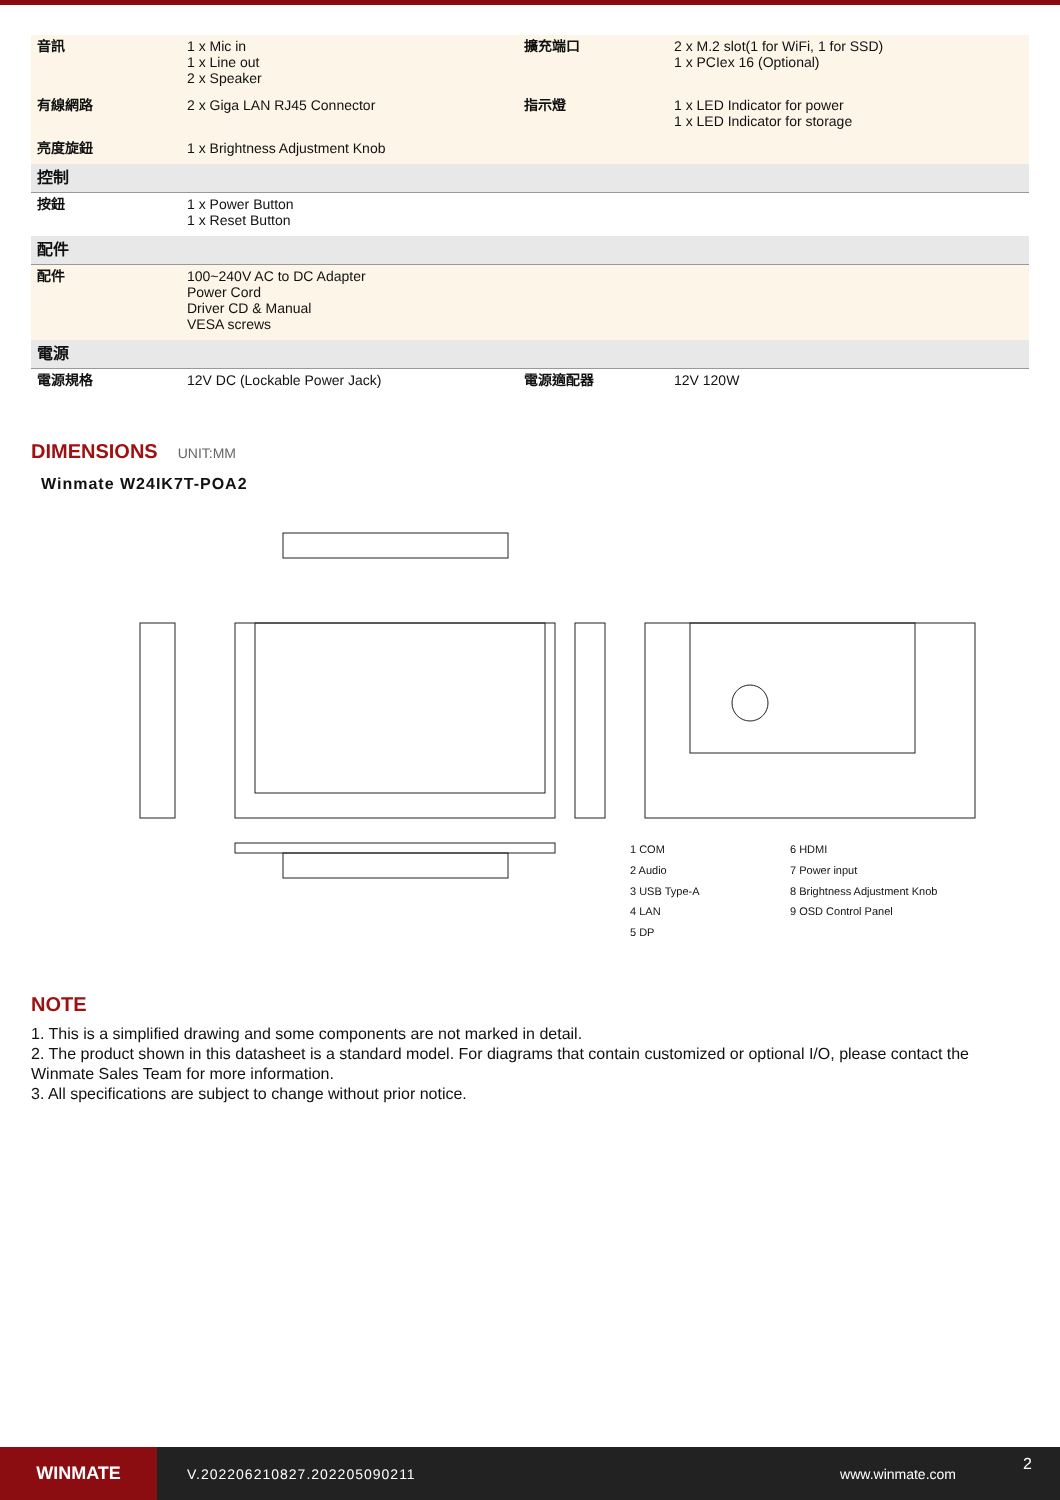| 音訊 | 1 x Mic in 1 x Line out 2 x Speaker | 擴充端口 | 2 x M.2 slot(1 for WiFi, 1 for SSD) 1 x PCIex 16 (Optional) |
| 有線網路 | 2 x Giga LAN RJ45 Connector | 指示燈 | 1 x LED Indicator for power 1 x LED Indicator for storage |
| 亮度旋鈕 | 1 x Brightness Adjustment Knob | | |
| 控制 | | | |
| 按鈕 | 1 x Power Button 1 x Reset Button | | |
| 配件 | | | |
| 配件 | 100~240V AC to DC Adapter Power Cord Driver CD & Manual VESA screws | | |
| 電源 | | | |
| 電源規格 | 12V DC (Lockable Power Jack) | 電源適配器 | 12V 120W |
DIMENSIONS
UNIT:MM
Winmate W24IK7T-POA2
1 COM 6 HDMI 2 Audio 7 Power input 3 USB Type-A 8 Brightness Adjustment Knob 4 LAN 9 OSD Control Panel 5 DP
NOTE
1. This is a simplified drawing and some components are not marked in detail.
2. The product shown in this datasheet is a standard model. For diagrams that contain customized or optional I/O, please contact the Winmate Sales Team for more information.
3. All specifications are subject to change without prior notice.
WINMATE
V.202206210827.202205090211 www.winmate.com
2